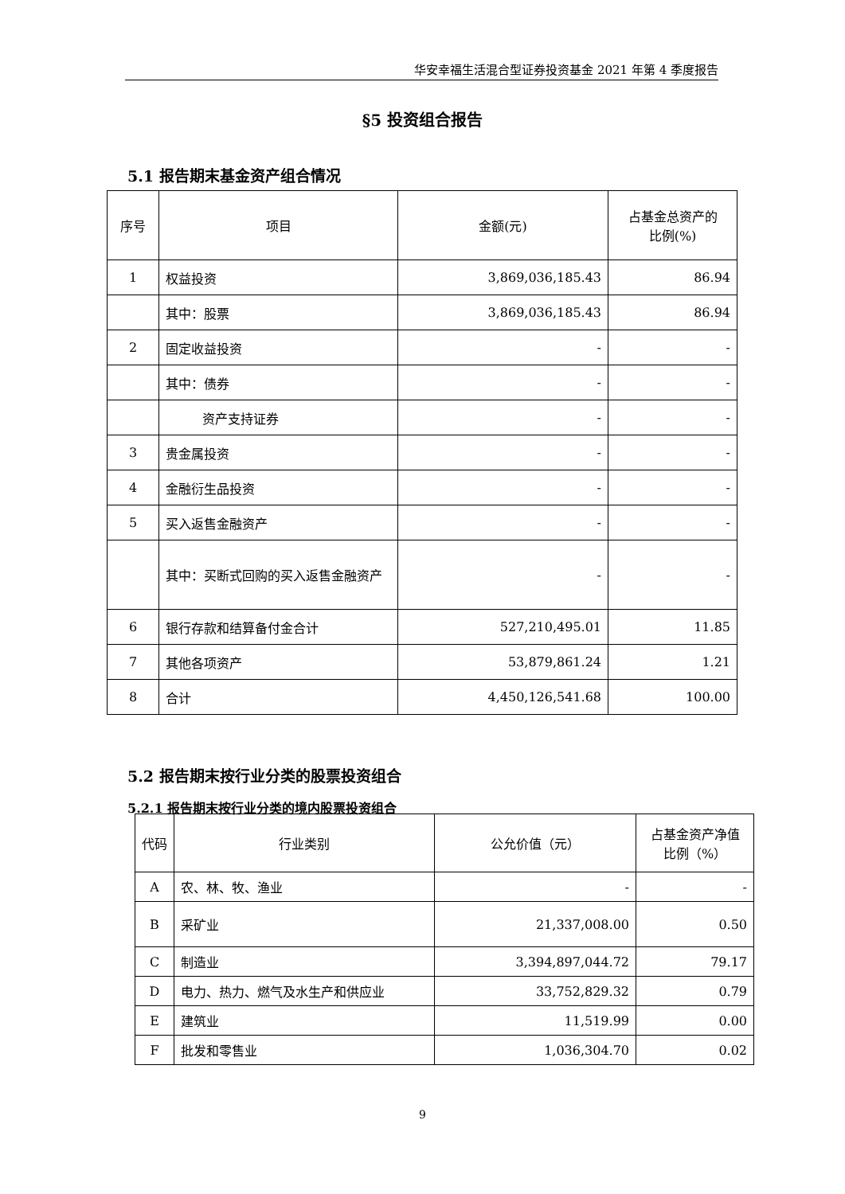华安幸福生活混合型证券投资基金 2021 年第 4 季度报告
§5 投资组合报告
5.1 报告期末基金资产组合情况
| 序号 | 项目 | 金额(元) | 占基金总资产的 比例(%) |
| --- | --- | --- | --- |
| 1 | 权益投资 | 3,869,036,185.43 | 86.94 |
| | 其中：股票 | 3,869,036,185.43 | 86.94 |
| 2 | 固定收益投资 | - | - |
| | 其中：债券 | - | - |
| | 资产支持证券 | - | - |
| 3 | 贵金属投资 | - | - |
| 4 | 金融衍生品投资 | - | - |
| 5 | 买入返售金融资产 | - | - |
| | 其中：买断式回购的买入返售金融资产 | - | - |
| 6 | 银行存款和结算备付金合计 | 527,210,495.01 | 11.85 |
| 7 | 其他各项资产 | 53,879,861.24 | 1.21 |
| 8 | 合计 | 4,450,126,541.68 | 100.00 |
5.2 报告期末按行业分类的股票投资组合
5.2.1 报告期末按行业分类的境内股票投资组合
| 代码 | 行业类别 | 公允价值（元） | 占基金资产净值 比例（%） |
| --- | --- | --- | --- |
| A | 农、林、牧、渔业 | - | - |
| B | 采矿业 | 21,337,008.00 | 0.50 |
| C | 制造业 | 3,394,897,044.72 | 79.17 |
| D | 电力、热力、燃气及水生产和供应业 | 33,752,829.32 | 0.79 |
| E | 建筑业 | 11,519.99 | 0.00 |
| F | 批发和零售业 | 1,036,304.70 | 0.02 |
9